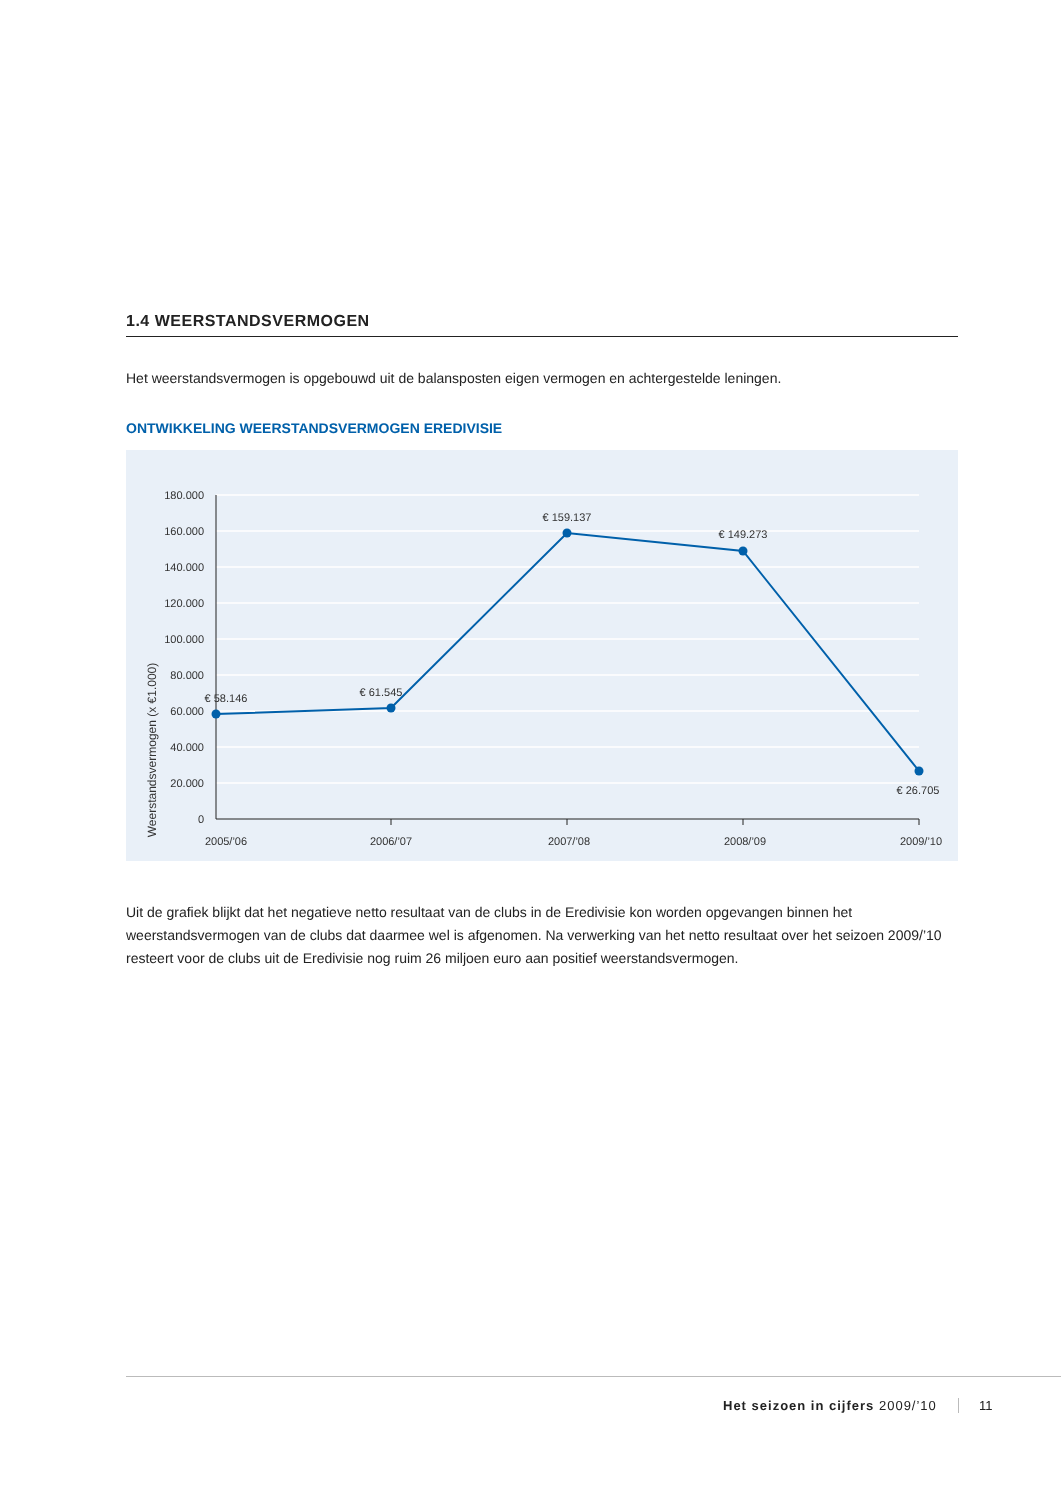1.4 WEERSTANDSVERMOGEN
Het weerstandsvermogen is opgebouwd uit de balansposten eigen vermogen en achtergestelde leningen.
ONTWIKKELING WEERSTANDSVERMOGEN EREDIVISIE
180.000
160.000
140.000
120.000
100.000
80.000
60.000
40.000
20.000
0
Weerstandsvermogen (x €1.000)
2005/’06
2006/’07
2007/’08
2008/’09
2009/’10
€ 58.146
€ 61.545
€ 159.137
€ 149.273
€ 26.705
Uit de grafiek blijkt dat het negatieve netto resultaat van de clubs in de Eredivisie kon worden opgevangen binnen het weerstandsvermogen van de clubs dat daarmee wel is afgenomen. Na verwerking van het netto resultaat over het seizoen 2009/’10 resteert voor de clubs uit de Eredivisie nog ruim 26 miljoen euro aan positief weerstandsvermogen.
Het seizoen in cijfers 2009/’10
11